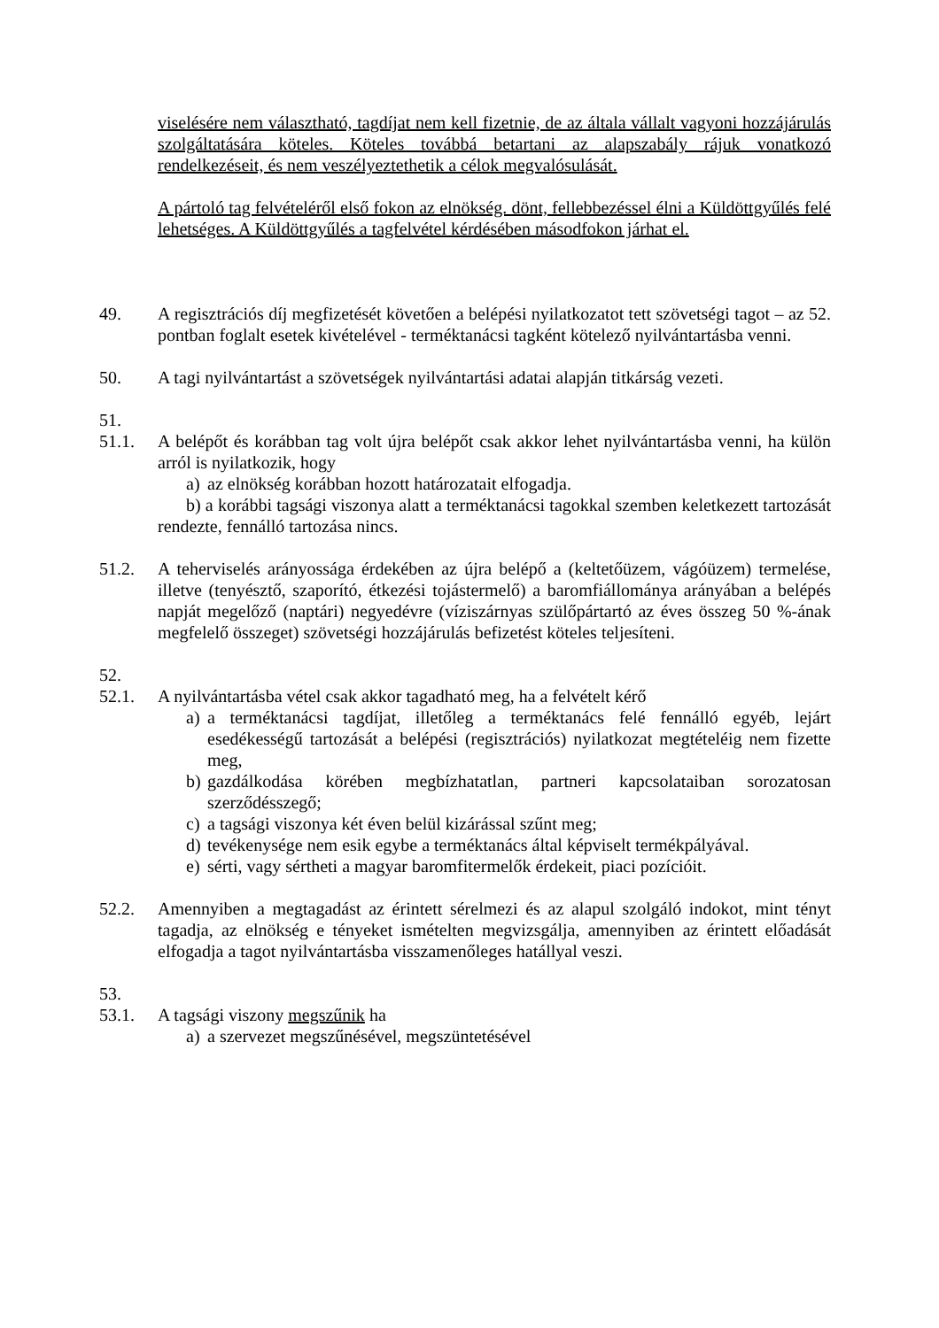viselésére nem választható, tagdíjat nem kell fizetnie, de az általa vállalt vagyoni hozzájárulás szolgáltatására köteles. Köteles továbbá betartani az alapszabály rájuk vonatkozó rendelkezéseit, és nem veszélyeztethetik a célok megvalósulását.
A pártoló tag felvételéről első fokon az elnökség. dönt, fellebbezéssel élni a Küldöttgyűlés felé lehetséges. A Küldöttgyűlés a tagfelvétel kérdésében másodfokon járhat el.
49. A regisztrációs díj megfizetését követően a belépési nyilatkozatot tett szövetségi tagot – az 52. pontban foglalt esetek kivételével - terméktanácsi tagként kötelező nyilvántartásba venni.
50. A tagi nyilvántartást a szövetségek nyilvántartási adatai alapján titkárság vezeti.
51.
51.1. A belépőt és korábban tag volt újra belépőt csak akkor lehet nyilvántartásba venni, ha külön arról is nyilatkozik, hogy
a) az elnökség korábban hozott határozatait elfogadja.
b) a korábbi tagsági viszonya alatt a terméktanácsi tagokkal szemben keletkezett tartozását rendezte, fennálló tartozása nincs.
51.2. A teherviselés arányossága érdekében az újra belépő a (keltetőüzem, vágóüzem) termelése, illetve (tenyésztő, szaporító, étkezési tojástermelő) a baromfiállománya arányában a belépés napját megelőző (naptári) negyedévre (víziszárnyas szülőpártartó az éves összeg 50 %-ának megfelelő összeget) szövetségi hozzájárulás befizetést köteles teljesíteni.
52.
52.1. A nyilvántartásba vétel csak akkor tagadható meg, ha a felvételt kérő
a) a terméktanácsi tagdíjat, illetőleg a terméktanács felé fennálló egyéb, lejárt esedékességű tartozását a belépési (regisztrációs) nyilatkozat megtételéig nem fizette meg,
b) gazdálkodása körében megbízhatatlan, partneri kapcsolataiban sorozatosan szerződésszegő;
c) a tagsági viszonya két éven belül kizárással szűnt meg;
d) tevékenysége nem esik egybe a terméktanács által képviselt termékpályával.
e) sérti, vagy sértheti a magyar baromfitermelők érdekeit, piaci pozícióit.
52.2. Amennyiben a megtagadást az érintett sérelmezi és az alapul szolgáló indokot, mint tényt tagadja, az elnökség e tényeket ismételten megvizsgálja, amennyiben az érintett előadását elfogadja a tagot nyilvántartásba visszamenőleges hatállyal veszi.
53.
53.1. A tagsági viszony megszűnik ha
a) a szervezet megszűnésével, megszüntetésével